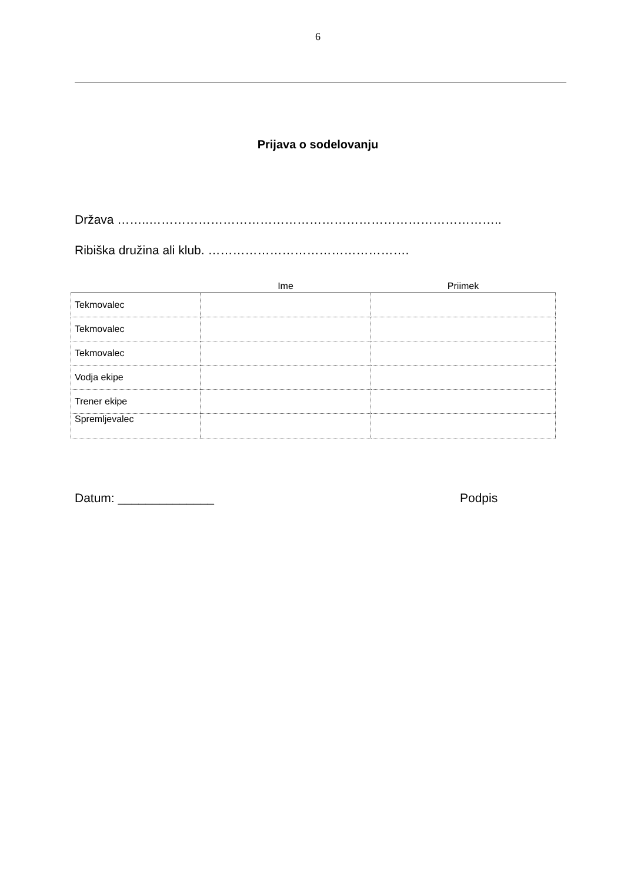6
Prijava o sodelovanju
Država ……..…………………………………………………………………………..
Ribiška družina ali klub. ………………………………………….
| | Ime | Priimek |
| --- | --- | --- |
| Tekmovalec | | |
| Tekmovalec | | |
| Tekmovalec | | |
| Vodja ekipe | | |
| Trener ekipe | | |
| Spremljevalec | | |
Datum: ______________ Podpis